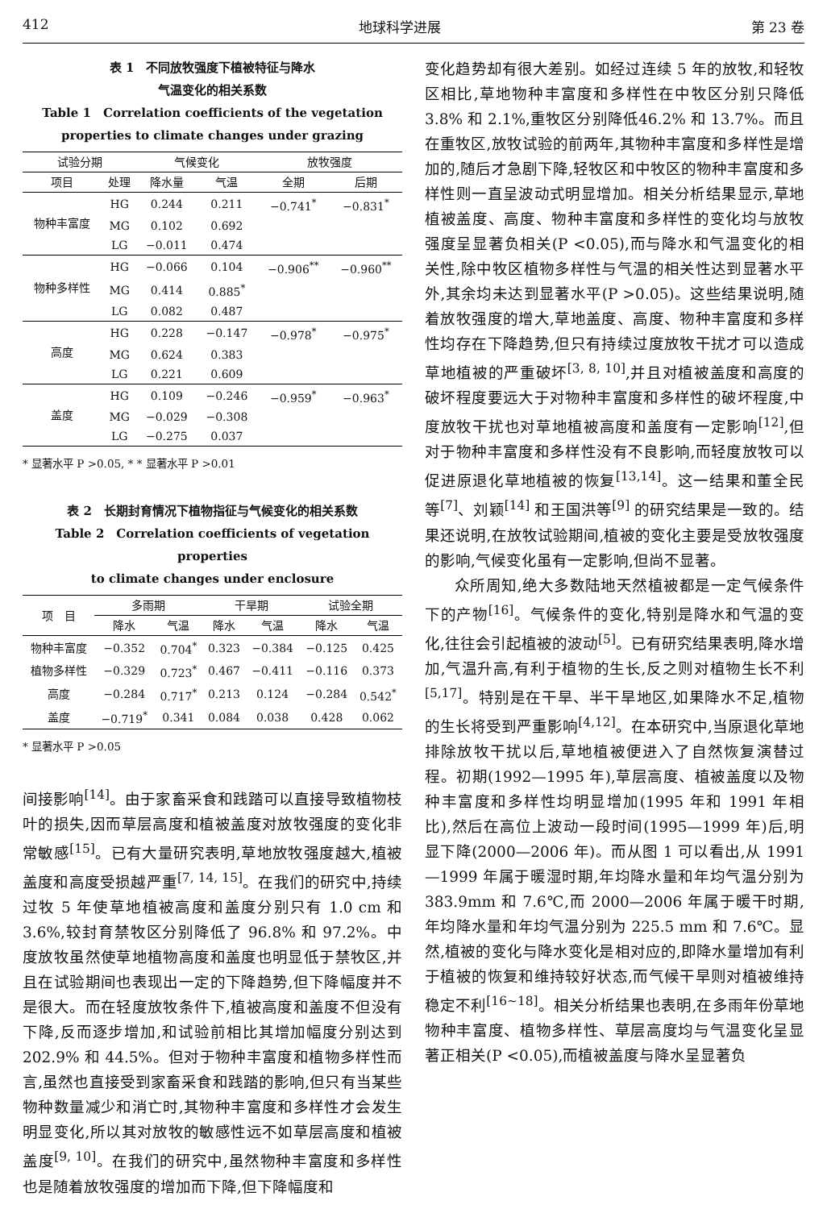412 地球科学进展 第 23 卷
表 1　不同放牧强度下植被特征与降水
气温变化的相关系数
Table 1　Correlation coefficients of the vegetation
properties to climate changes under grazing
| 试验分期 | | 气候变化 | | 放牧强度 | |
| --- | --- | --- | --- | --- | --- |
| 项目 | 处理 | 降水量 | 气温 | 全期 | 后期 |
| 物种丰富度 | HG | 0.244 | 0.211 | −0.741<sup>*</sup> | −0.831<sup>*</sup> |
| | MG | 0.102 | 0.692 | | |
| | LG | −0.011 | 0.474 | | |
| 物种多样性 | HG | −0.066 | 0.104 | −0.906<sup>**</sup> | −0.960<sup>**</sup> |
| | MG | 0.414 | 0.885<sup>*</sup> | | |
| | LG | 0.082 | 0.487 | | |
| 高度 | HG | 0.228 | −0.147 | −0.978<sup>*</sup> | −0.975<sup>*</sup> |
| | MG | 0.624 | 0.383 | | |
| | LG | 0.221 | 0.609 | | |
| 盖度 | HG | 0.109 | −0.246 | −0.959<sup>*</sup> | −0.963<sup>*</sup> |
| | MG | −0.029 | −0.308 | | |
| | LG | −0.275 | 0.037 | | |
* 显著水平 P >0.05, * * 显著水平 P >0.01
表 2　长期封育情况下植物指征与气候变化的相关系数
Table 2　Correlation coefficients of vegetation properties
to climate changes under enclosure
| 项 目 | 多雨期 | | 干旱期 | | 试验全期 | |
| --- | --- | --- | --- | --- | --- | --- |
| | 降水 | 气温 | 降水 | 气温 | 降水 | 气温 |
| 物种丰富度 | −0.352 | 0.704<sup>*</sup> | 0.323 | −0.384 | −0.125 | 0.425 |
| 植物多样性 | −0.329 | 0.723<sup>*</sup> | 0.467 | −0.411 | −0.116 | 0.373 |
| 高度 | −0.284 | 0.717<sup>*</sup> | 0.213 | 0.124 | −0.284 | 0.542<sup>*</sup> |
| 盖度 | −0.719<sup>*</sup> | 0.341 | 0.084 | 0.038 | 0.428 | 0.062 |
* 显著水平 P >0.05
间接影响<sup>[14]</sup>。由于家畜采食和践踏可以直接导致植物枝叶的损失,因而草层高度和植被盖度对放牧强度的变化非常敏感<sup>[15]</sup>。已有大量研究表明,草地放牧强度越大,植被盖度和高度受损越严重<sup>[7, 14, 15]</sup>。在我们的研究中,持续过牧 5 年使草地植被高度和盖度分别只有 1.0 cm 和 3.6%,较封育禁牧区分别降低了 96.8% 和 97.2%。中度放牧虽然使草地植物高度和盖度也明显低于禁牧区,并且在试验期间也表现出一定的下降趋势,但下降幅度并不是很大。而在轻度放牧条件下,植被高度和盖度不但没有下降,反而逐步增加,和试验前相比其增加幅度分别达到 202.9% 和 44.5%。但对于物种丰富度和植物多样性而言,虽然也直接受到家畜采食和践踏的影响,但只有当某些物种数量减少和消亡时,其物种丰富度和多样性才会发生明显变化,所以其对放牧的敏感性远不如草层高度和植被盖度<sup>[9, 10]</sup>。在我们的研究中,虽然物种丰富度和多样性也是随着放牧强度的增加而下降,但下降幅度和
变化趋势却有很大差别。如经过连续 5 年的放牧,和轻牧区相比,草地物种丰富度和多样性在中牧区分别只降低 3.8% 和 2.1%,重牧区分别降低46.2% 和 13.7%。而且在重牧区,放牧试验的前两年,其物种丰富度和多样性是增加的,随后才急剧下降,轻牧区和中牧区的物种丰富度和多样性则一直呈波动式明显增加。相关分析结果显示,草地植被盖度、高度、物种丰富度和多样性的变化均与放牧强度呈显著负相关(P <0.05),而与降水和气温变化的相关性,除中牧区植物多样性与气温的相关性达到显著水平外,其余均未达到显著水平(P >0.05)。这些结果说明,随着放牧强度的增大,草地盖度、高度、物种丰富度和多样性均存在下降趋势,但只有持续过度放牧干扰才可以造成草地植被的严重破坏<sup>[3, 8, 10]</sup>,并且对植被盖度和高度的破坏程度要远大于对物种丰富度和多样性的破坏程度,中度放牧干扰也对草地植被高度和盖度有一定影响<sup>[12]</sup>,但对于物种丰富度和多样性没有不良影响,而轻度放牧可以促进原退化草地植被的恢复<sup>[13,14]</sup>。这一结果和董全民等<sup>[7]</sup>、刘颖<sup>[14]</sup> 和王国洪等<sup>[9]</sup> 的研究结果是一致的。结果还说明,在放牧试验期间,植被的变化主要是受放牧强度的影响,气候变化虽有一定影响,但尚不显著。
众所周知,绝大多数陆地天然植被都是一定气候条件下的产物<sup>[16]</sup>。气候条件的变化,特别是降水和气温的变化,往往会引起植被的波动<sup>[5]</sup>。已有研究结果表明,降水增加,气温升高,有利于植物的生长,反之则对植物生长不利<sup>[5,17]</sup>。特别是在干旱、半干旱地区,如果降水不足,植物的生长将受到严重影响<sup>[4,12]</sup>。在本研究中,当原退化草地排除放牧干扰以后,草地植被便进入了自然恢复演替过程。初期(1992—1995 年),草层高度、植被盖度以及物种丰富度和多样性均明显增加(1995 年和 1991 年相比),然后在高位上波动一段时间(1995—1999 年)后,明显下降(2000—2006 年)。而从图 1 可以看出,从 1991—1999 年属于暖湿时期,年均降水量和年均气温分别为 383.9mm 和 7.6℃,而 2000—2006 年属于暖干时期,年均降水量和年均气温分别为 225.5 mm 和 7.6℃。显然,植被的变化与降水变化是相对应的,即降水量增加有利于植被的恢复和维持较好状态,而气候干旱则对植被维持稳定不利<sup>[16~18]</sup>。相关分析结果也表明,在多雨年份草地物种丰富度、植物多样性、草层高度均与气温变化呈显著正相关(P <0.05),而植被盖度与降水呈显著负